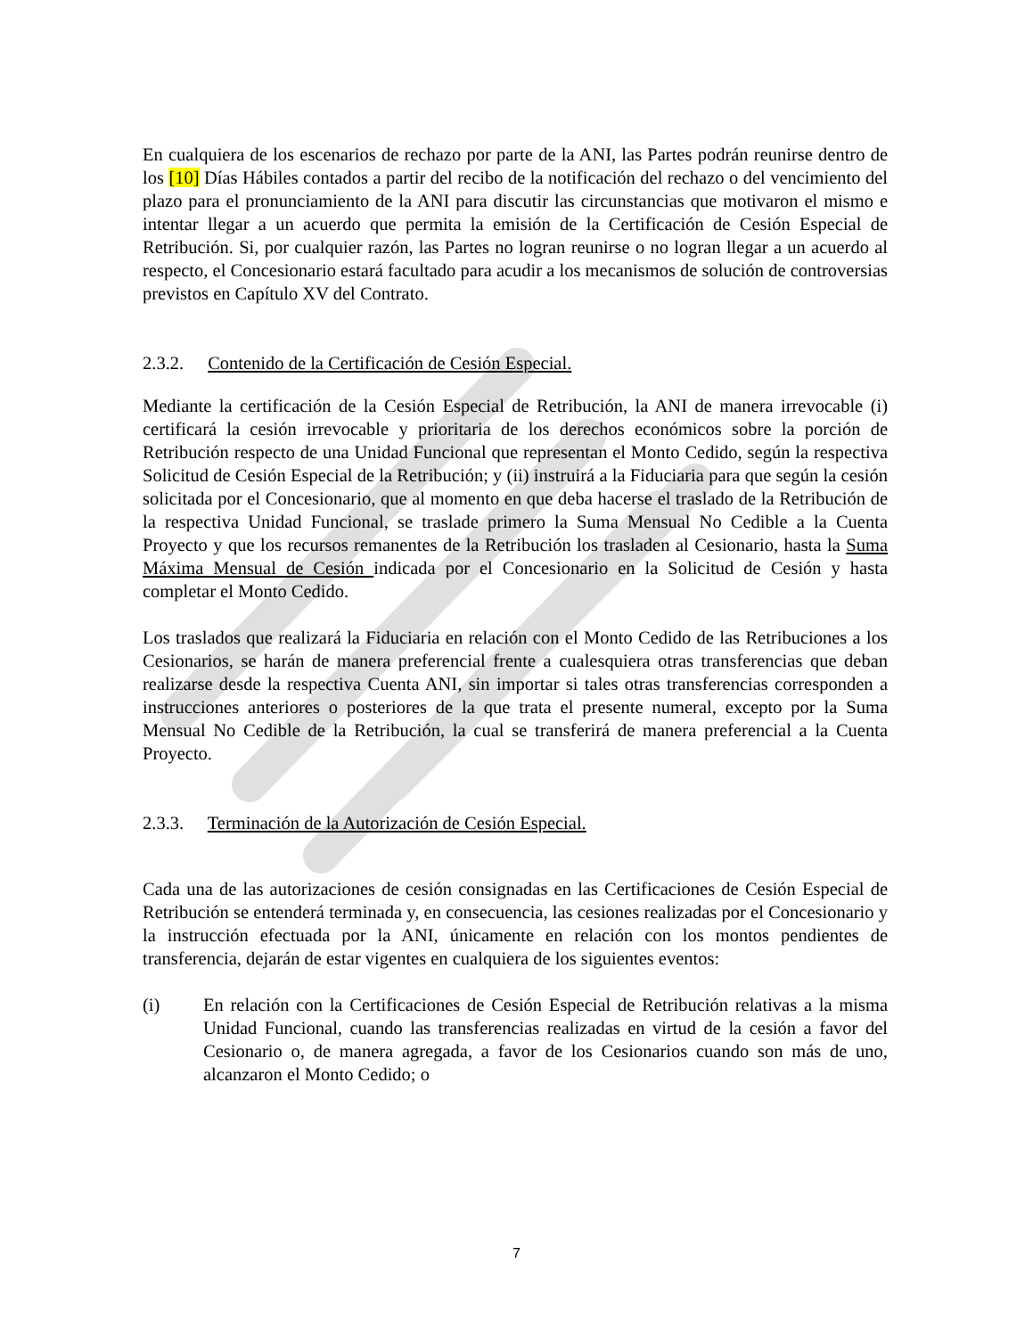En cualquiera de los escenarios de rechazo por parte de la ANI, las Partes podrán reunirse dentro de los [10] Días Hábiles contados a partir del recibo de la notificación del rechazo o del vencimiento del plazo para el pronunciamiento de la ANI para discutir las circunstancias que motivaron el mismo e intentar llegar a un acuerdo que permita la emisión de la Certificación de Cesión Especial de Retribución. Si, por cualquier razón, las Partes no logran reunirse o no logran llegar a un acuerdo al respecto, el Concesionario estará facultado para acudir a los mecanismos de solución de controversias previstos en Capítulo XV del Contrato.
2.3.2. Contenido de la Certificación de Cesión Especial.
Mediante la certificación de la Cesión Especial de Retribución, la ANI de manera irrevocable (i) certificará la cesión irrevocable y prioritaria de los derechos económicos sobre la porción de Retribución respecto de una Unidad Funcional que representan el Monto Cedido, según la respectiva Solicitud de Cesión Especial de la Retribución; y (ii) instruirá a la Fiduciaria para que según la cesión solicitada por el Concesionario, que al momento en que deba hacerse el traslado de la Retribución de la respectiva Unidad Funcional, se traslade primero la Suma Mensual No Cedible a la Cuenta Proyecto y que los recursos remanentes de la Retribución los trasladen al Cesionario, hasta la Suma Máxima Mensual de Cesión indicada por el Concesionario en la Solicitud de Cesión y hasta completar el Monto Cedido.
Los traslados que realizará la Fiduciaria en relación con el Monto Cedido de las Retribuciones a los Cesionarios, se harán de manera preferencial frente a cualesquiera otras transferencias que deban realizarse desde la respectiva Cuenta ANI, sin importar si tales otras transferencias corresponden a instrucciones anteriores o posteriores de la que trata el presente numeral, excepto por la Suma Mensual No Cedible de la Retribución, la cual se transferirá de manera preferencial a la Cuenta Proyecto.
2.3.3. Terminación de la Autorización de Cesión Especial.
Cada una de las autorizaciones de cesión consignadas en las Certificaciones de Cesión Especial de Retribución se entenderá terminada y, en consecuencia, las cesiones realizadas por el Concesionario y la instrucción efectuada por la ANI, únicamente en relación con los montos pendientes de transferencia, dejarán de estar vigentes en cualquiera de los siguientes eventos:
(i) En relación con la Certificaciones de Cesión Especial de Retribución relativas a la misma Unidad Funcional, cuando las transferencias realizadas en virtud de la cesión a favor del Cesionario o, de manera agregada, a favor de los Cesionarios cuando son más de uno, alcanzaron el Monto Cedido; o
7